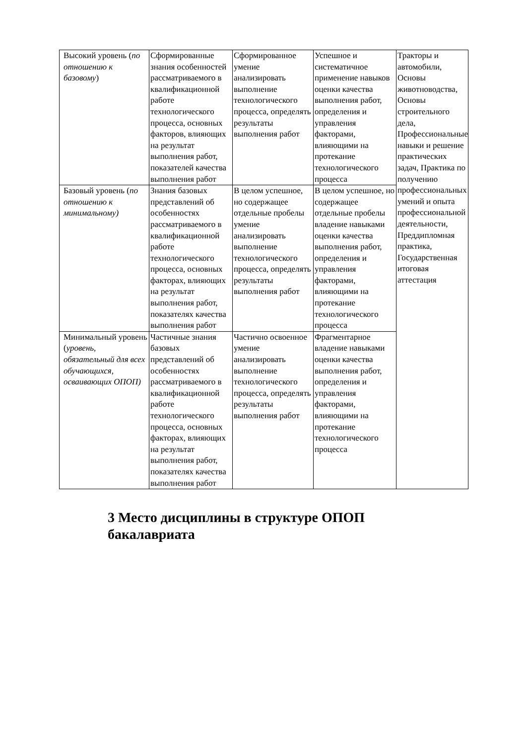| Высокий уровень ( по отношению к базовому ) | Сформированные знания особенностей рассматриваемого в квалификационной работе технологического процесса, основных факторов, влияющих на результат выполнения работ, показателей качества выполнения работ | Сформированное умение анализировать выполнение технологического процесса, определять результаты выполнения работ | Успешное и систематичное применение навыков оценки качества выполнения работ, определения и управления факторами, влияющими на протекание технологического процесса | Тракторы и автомобили, Основы животноводства, Основы строительного дела, Профессиональные навыки и решение практических задач, Практика по получению профессиональных умений и опыта профессиональной деятельности, Преддипломная практика, Государственная итоговая аттестация |
| Базовый уровень ( по отношению к минимальному) | Знания базовых представлений об особенностях рассматриваемого в квалификационной работе технологического процесса, основных факторах, влияющих на результат выполнения работ, показателях качества выполнения работ | В целом успешное, но содержащее отдельные пробелы умение анализировать выполнение технологического процесса, определять результаты выполнения работ | В целом успешное, но содержащее отдельные пробелы владение навыками оценки качества выполнения работ, определения и управления факторами, влияющими на протекание технологического процесса | |
| Минимальный уровень ( уровень, обязательный для всех обучающихся, осваивающих ОПОП) | Частичные знания базовых представлений об особенностях рассматриваемого в квалификационной работе технологического процесса, основных факторах, влияющих на результат выполнения работ, показателях качества выполнения работ | Частично освоенное умение анализировать выполнение технологического процесса, определять результаты выполнения работ | Фрагментарное владение навыками оценки качества выполнения работ, определения и управления факторами, влияющими на протекание технологического процесса | |
3 Место дисциплины в структуре ОПОП бакалавриата